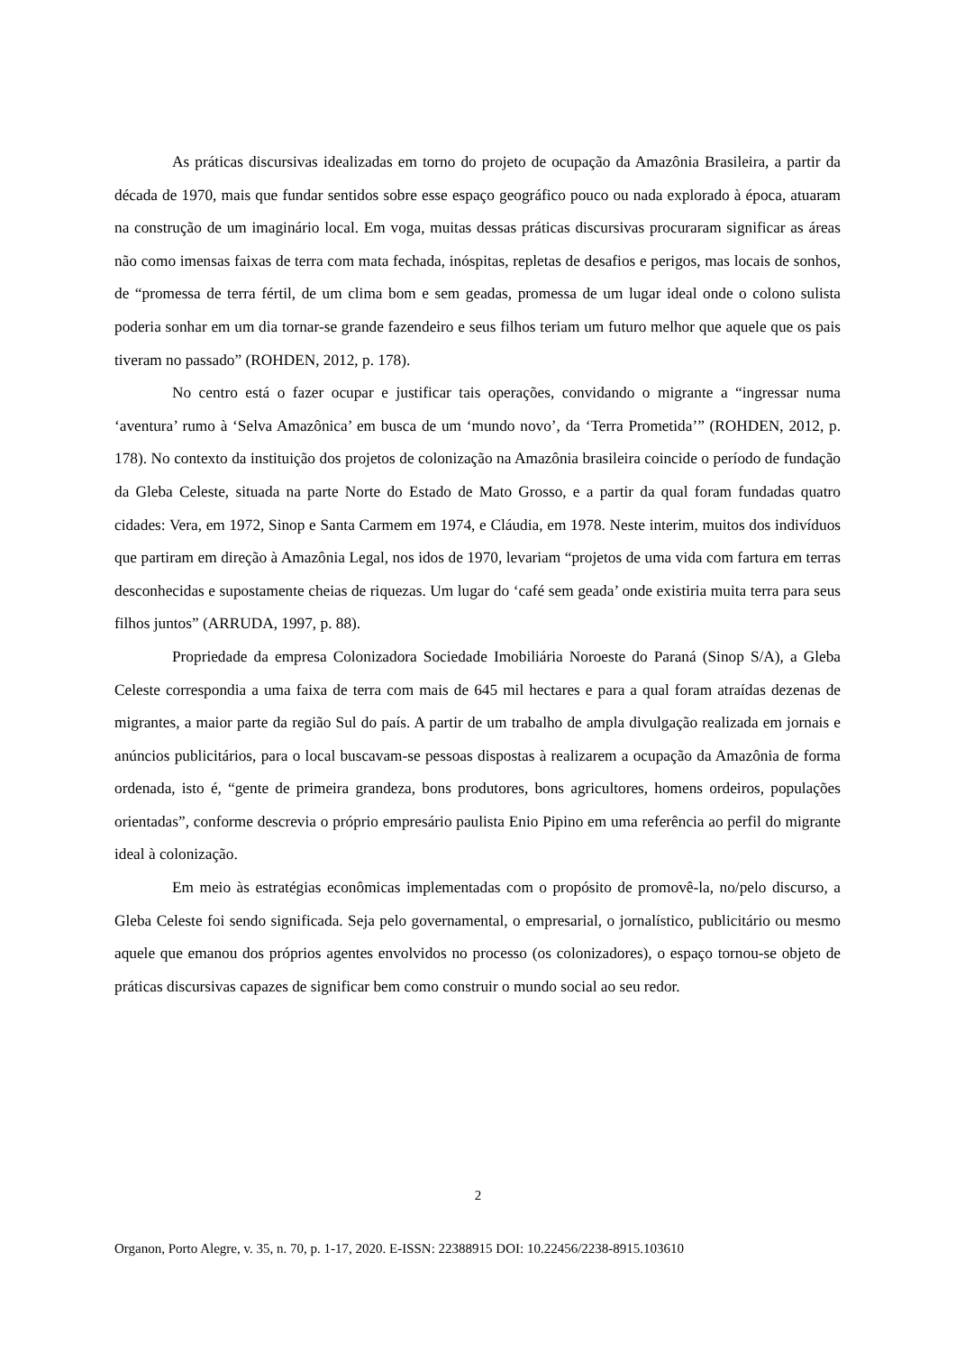As práticas discursivas idealizadas em torno do projeto de ocupação da Amazônia Brasileira, a partir da década de 1970, mais que fundar sentidos sobre esse espaço geográfico pouco ou nada explorado à época, atuaram na construção de um imaginário local. Em voga, muitas dessas práticas discursivas procuraram significar as áreas não como imensas faixas de terra com mata fechada, inóspitas, repletas de desafios e perigos, mas locais de sonhos, de “promessa de terra fértil, de um clima bom e sem geadas, promessa de um lugar ideal onde o colono sulista poderia sonhar em um dia tornar-se grande fazendeiro e seus filhos teriam um futuro melhor que aquele que os pais tiveram no passado” (ROHDEN, 2012, p. 178).
No centro está o fazer ocupar e justificar tais operações, convidando o migrante a “ingressar numa ‘aventura’ rumo à ‘Selva Amazônica’ em busca de um ‘mundo novo’, da ‘Terra Prometida’” (ROHDEN, 2012, p. 178). No contexto da instituição dos projetos de colonização na Amazônia brasileira coincide o período de fundação da Gleba Celeste, situada na parte Norte do Estado de Mato Grosso, e a partir da qual foram fundadas quatro cidades: Vera, em 1972, Sinop e Santa Carmem em 1974, e Cláudia, em 1978. Neste interim, muitos dos indivíduos que partiram em direção à Amazônia Legal, nos idos de 1970, levariam “projetos de uma vida com fartura em terras desconhecidas e supostamente cheias de riquezas. Um lugar do ‘café sem geada’ onde existiria muita terra para seus filhos juntos” (ARRUDA, 1997, p. 88).
Propriedade da empresa Colonizadora Sociedade Imobiliária Noroeste do Paraná (Sinop S/A), a Gleba Celeste correspondia a uma faixa de terra com mais de 645 mil hectares e para a qual foram atraídas dezenas de migrantes, a maior parte da região Sul do país. A partir de um trabalho de ampla divulgação realizada em jornais e anúncios publicitários, para o local buscavam-se pessoas dispostas à realizarem a ocupação da Amazônia de forma ordenada, isto é, “gente de primeira grandeza, bons produtores, bons agricultores, homens ordeiros, populações orientadas”, conforme descrevia o próprio empresário paulista Enio Pipino em uma referência ao perfil do migrante ideal à colonização.
Em meio às estratégias econômicas implementadas com o propósito de promovê-la, no/pelo discurso, a Gleba Celeste foi sendo significada. Seja pelo governamental, o empresarial, o jornalístico, publicitário ou mesmo aquele que emanou dos próprios agentes envolvidos no processo (os colonizadores), o espaço tornou-se objeto de práticas discursivas capazes de significar bem como construir o mundo social ao seu redor.
2
Organon, Porto Alegre, v. 35, n. 70, p. 1-17, 2020. E-ISSN: 22388915 DOI: 10.22456/2238-8915.103610